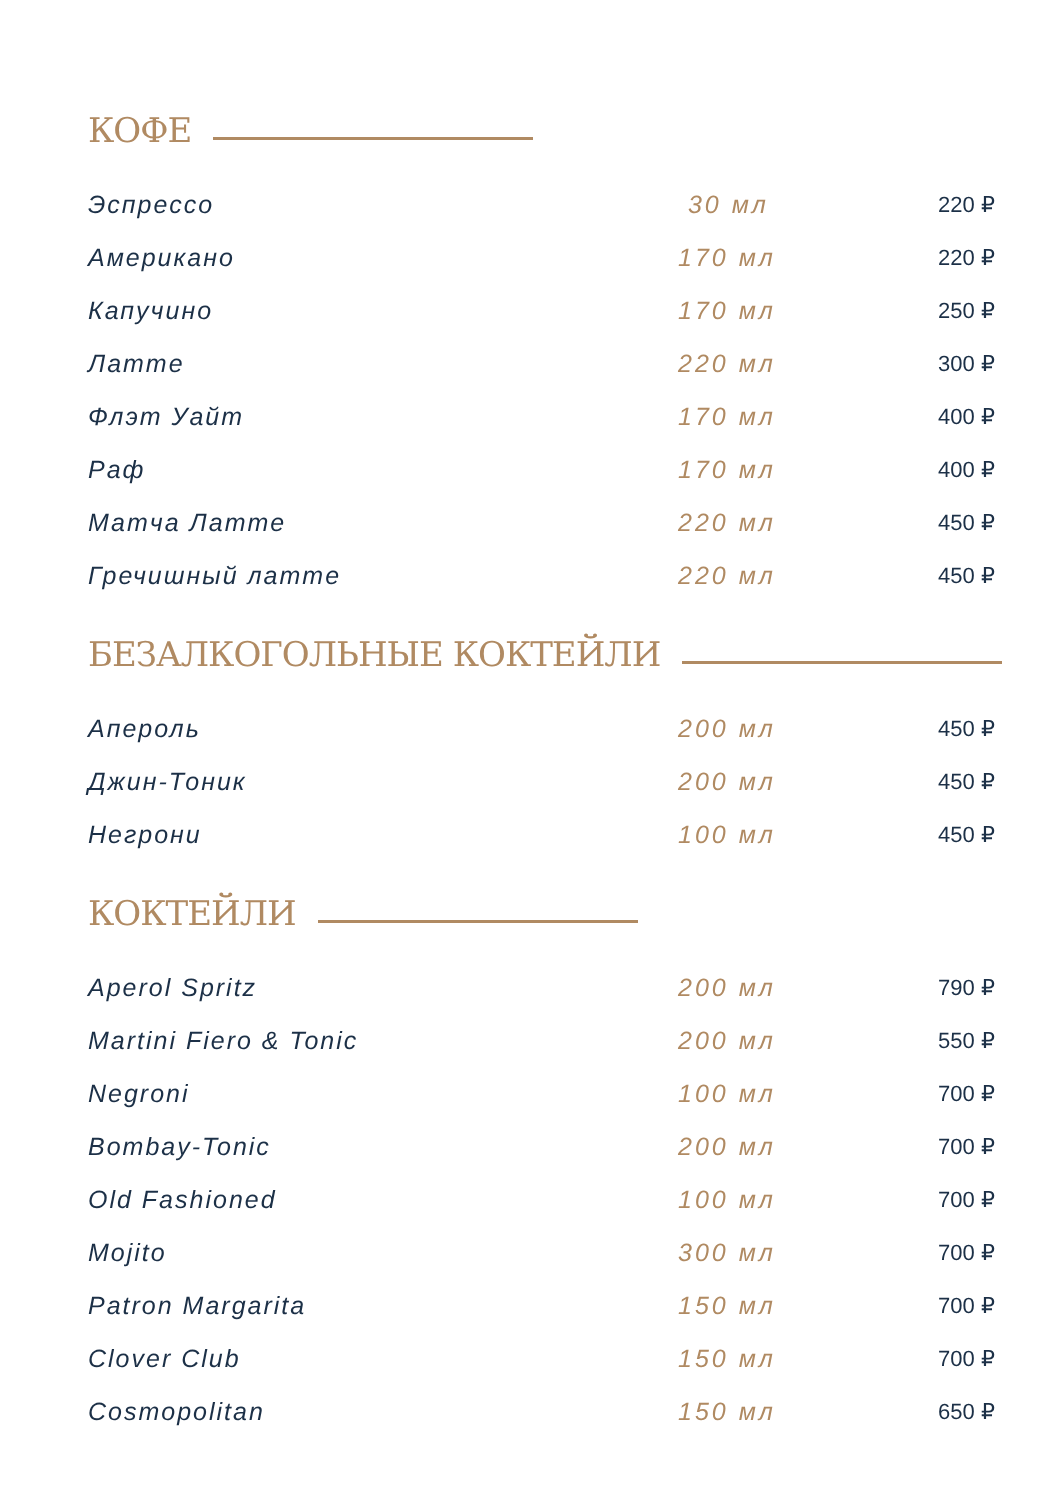КОФЕ
| Эспрессо | 30 мл | 220 ₽ |
| Американо | 170 мл | 220 ₽ |
| Капучино | 170 мл | 250 ₽ |
| Латте | 220 мл | 300 ₽ |
| Флэт Уайт | 170 мл | 400 ₽ |
| Раф | 170 мл | 400 ₽ |
| Матча Латте | 220 мл | 450 ₽ |
| Гречишный латте | 220 мл | 450 ₽ |
БЕЗАЛКОГОЛЬНЫЕ КОКТЕЙЛИ
| Апероль | 200 мл | 450 ₽ |
| Джин-Тоник | 200 мл | 450 ₽ |
| Негрони | 100 мл | 450 ₽ |
КОКТЕЙЛИ
| Aperol Spritz | 200 мл | 790 ₽ |
| Martini Fiero & Tonic | 200 мл | 550 ₽ |
| Negroni | 100 мл | 700 ₽ |
| Bombay-Tonic | 200 мл | 700 ₽ |
| Old Fashioned | 100 мл | 700 ₽ |
| Mojito | 300 мл | 700 ₽ |
| Patron Margarita | 150 мл | 700 ₽ |
| Clover Club | 150 мл | 700 ₽ |
| Cosmopolitan | 150 мл | 650 ₽ |